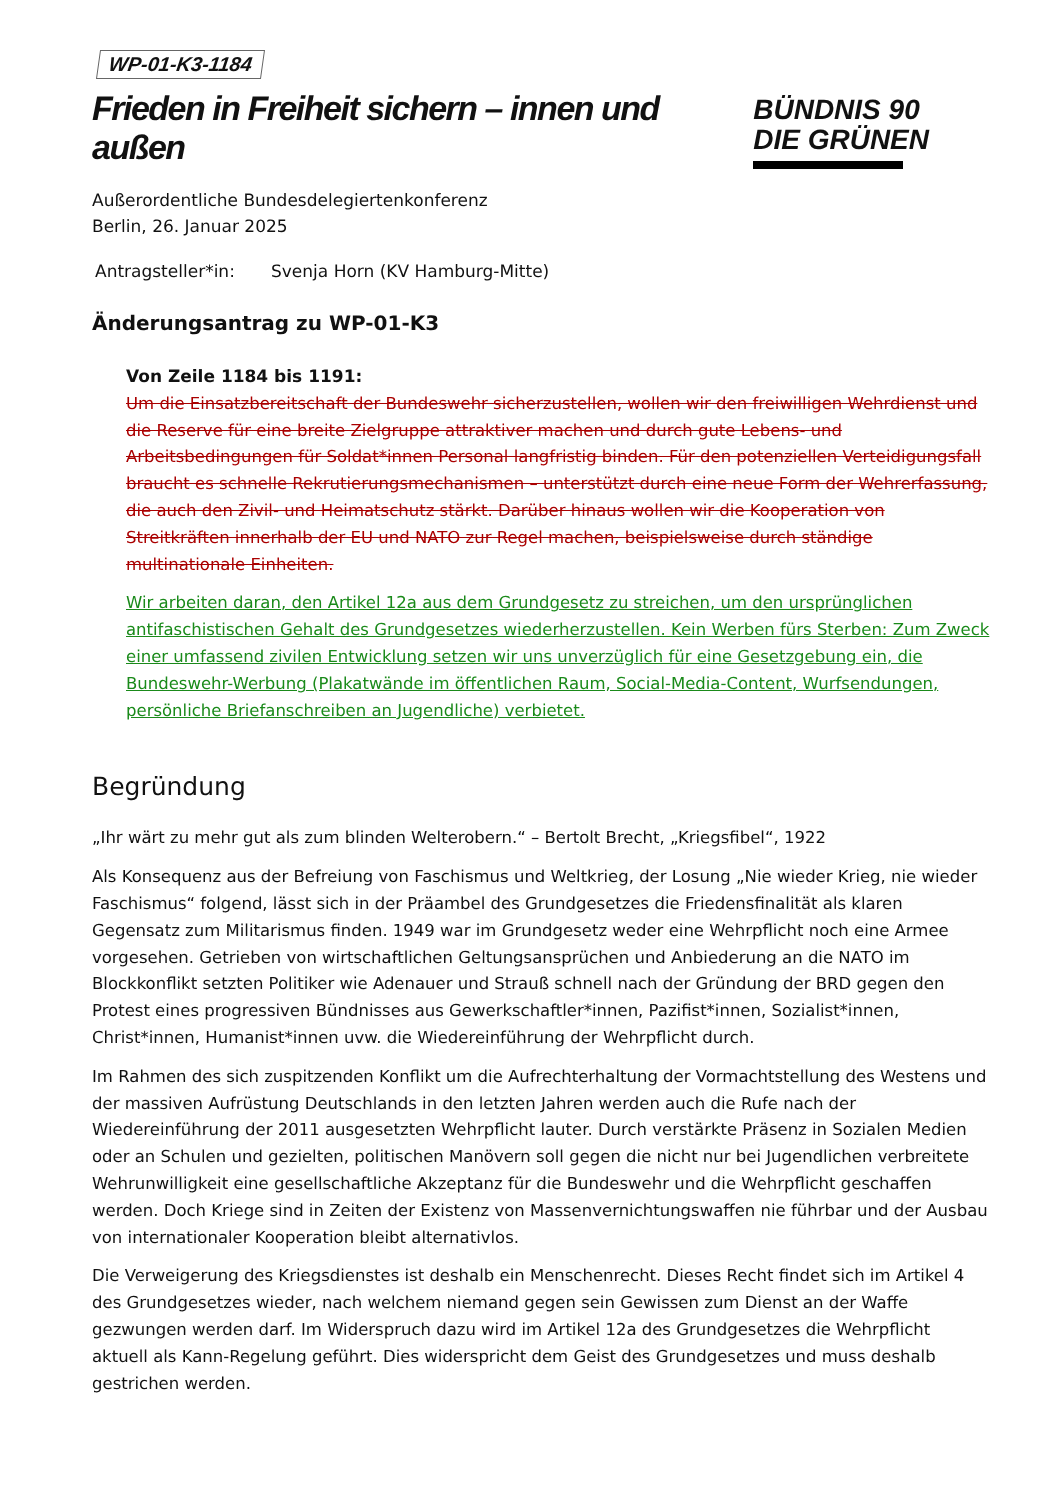WP-01-K3-1184
Frieden in Freiheit sichern – innen und außen
Außerordentliche Bundesdelegiertenkonferenz
Berlin, 26. Januar 2025
BÜNDNIS 90
DIE GRÜNEN
Antragsteller*in: Svenja Horn (KV Hamburg-Mitte)
Änderungsantrag zu WP-01-K3
Von Zeile 1184 bis 1191:
Um die Einsatzbereitschaft der Bundeswehr sicherzustellen, wollen wir den freiwilligen Wehrdienst und die Reserve für eine breite Zielgruppe attraktiver machen und durch gute Lebens- und Arbeitsbedingungen für Soldat*innen Personal langfristig binden. Für den potenziellen Verteidigungsfall braucht es schnelle Rekrutierungsmechanismen – unterstützt durch eine neue Form der Wehrerfassung, die auch den Zivil- und Heimatschutz stärkt. Darüber hinaus wollen wir die Kooperation von Streitkräften innerhalb der EU und NATO zur Regel machen, beispielsweise durch ständige multinationale Einheiten.
Wir arbeiten daran, den Artikel 12a aus dem Grundgesetz zu streichen, um den ursprünglichen antifaschistischen Gehalt des Grundgesetzes wiederherzustellen. Kein Werben fürs Sterben: Zum Zweck einer umfassend zivilen Entwicklung setzen wir uns unverzüglich für eine Gesetzgebung ein, die Bundeswehr-Werbung (Plakatwände im öffentlichen Raum, Social-Media-Content, Wurfsendungen, persönliche Briefanschreiben an Jugendliche) verbietet.
Begründung
„Ihr wärt zu mehr gut als zum blinden Welterobern.“ – Bertolt Brecht, „Kriegsfibel“, 1922
Als Konsequenz aus der Befreiung von Faschismus und Weltkrieg, der Losung „Nie wieder Krieg, nie wieder Faschismus“ folgend, lässt sich in der Präambel des Grundgesetzes die Friedensfinalität als klaren Gegensatz zum Militarismus finden. 1949 war im Grundgesetz weder eine Wehrpflicht noch eine Armee vorgesehen. Getrieben von wirtschaftlichen Geltungsansprüchen und Anbiederung an die NATO im Blockkonflikt setzten Politiker wie Adenauer und Strauß schnell nach der Gründung der BRD gegen den Protest eines progressiven Bündnisses aus Gewerkschaftler*innen, Pazifist*innen, Sozialist*innen, Christ*innen, Humanist*innen uvw. die Wiedereinführung der Wehrpflicht durch.
Im Rahmen des sich zuspitzenden Konflikt um die Aufrechterhaltung der Vormachtstellung des Westens und der massiven Aufrüstung Deutschlands in den letzten Jahren werden auch die Rufe nach der Wiedereinführung der 2011 ausgesetzten Wehrpflicht lauter. Durch verstärkte Präsenz in Sozialen Medien oder an Schulen und gezielten, politischen Manövern soll gegen die nicht nur bei Jugendlichen verbreitete Wehrunwilligkeit eine gesellschaftliche Akzeptanz für die Bundeswehr und die Wehrpflicht geschaffen werden. Doch Kriege sind in Zeiten der Existenz von Massenvernichtungswaffen nie führbar und der Ausbau von internationaler Kooperation bleibt alternativlos.
Die Verweigerung des Kriegsdienstes ist deshalb ein Menschenrecht. Dieses Recht findet sich im Artikel 4 des Grundgesetzes wieder, nach welchem niemand gegen sein Gewissen zum Dienst an der Waffe gezwungen werden darf. Im Widerspruch dazu wird im Artikel 12a des Grundgesetzes die Wehrpflicht aktuell als Kann-Regelung geführt. Dies widerspricht dem Geist des Grundgesetzes und muss deshalb gestrichen werden.